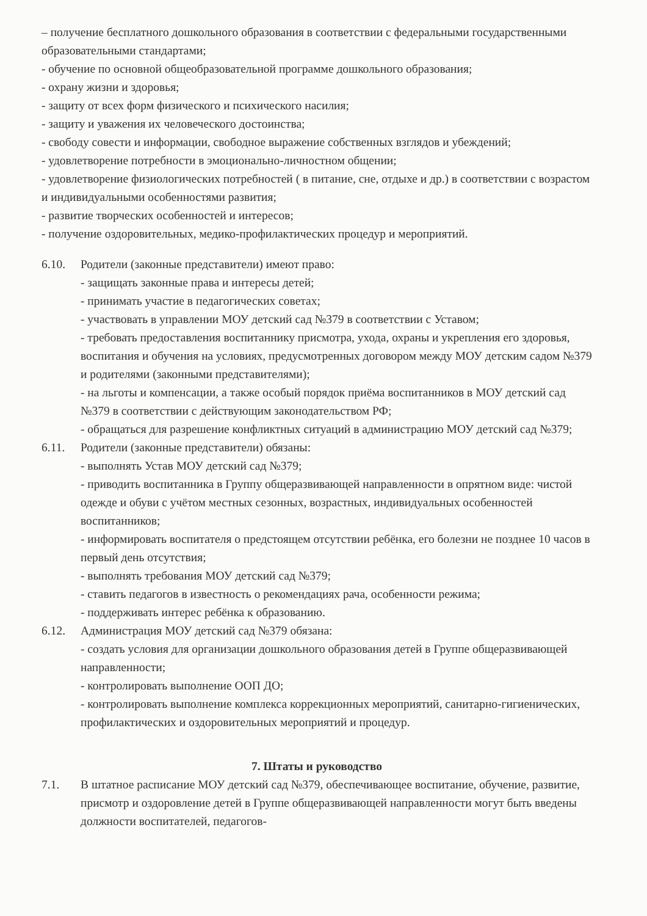– получение бесплатного дошкольного образования в соответствии с федеральными государственными образовательными стандартами;
- обучение по основной общеобразовательной программе дошкольного образования;
- охрану жизни и здоровья;
- защиту от всех форм физического и психического насилия;
- защиту и уважения их человеческого достоинства;
- свободу совести и информации, свободное выражение собственных взглядов и убеждений;
- удовлетворение потребности в эмоционально-личностном общении;
- удовлетворение физиологических потребностей ( в питание, сне, отдыхе и др.) в соответствии с возрастом и индивидуальными особенностями развития;
- развитие творческих особенностей и интересов;
- получение оздоровительных, медико-профилактических процедур и мероприятий.
6.10. Родители (законные представители) имеют право:
- защищать законные права и интересы детей;
- принимать участие в педагогических советах;
- участвовать в управлении МОУ детский сад №379 в соответствии с Уставом;
- требовать предоставления воспитаннику присмотра, ухода, охраны и укрепления его здоровья, воспитания и обучения на условиях, предусмотренных договором между МОУ детским садом №379 и родителями (законными представителями);
- на льготы и компенсации, а также особый порядок приёма воспитанников в МОУ детский сад №379 в соответствии с действующим законодательством РФ;
- обращаться для разрешение конфликтных ситуаций в администрацию МОУ детский сад №379;
6.11. Родители (законные представители) обязаны:
- выполнять Устав МОУ детский сад №379;
- приводить воспитанника в Группу общеразвивающей направленности в опрятном виде: чистой одежде и обуви с учётом местных сезонных, возрастных, индивидуальных особенностей воспитанников;
- информировать воспитателя о предстоящем отсутствии ребёнка, его болезни не позднее 10 часов в первый день отсутствия;
- выполнять требования МОУ детский сад №379;
- ставить педагогов в известность о рекомендациях рача, особенности режима;
- поддерживать интерес ребёнка к образованию.
6.12. Администрация МОУ детский сад №379 обязана:
- создать условия для организации дошкольного образования детей в Группе общеразвивающей направленности;
- контролировать выполнение ООП ДО;
- контролировать выполнение комплекса коррекционных мероприятий, санитарно-гигиенических, профилактических и оздоровительных мероприятий и процедур.
7. Штаты и руководство
7.1. В штатное расписание МОУ детский сад №379, обеспечивающее воспитание, обучение, развитие, присмотр и оздоровление детей в Группе общеразвивающей направленности могут быть введены должности воспитателей, педагогов-